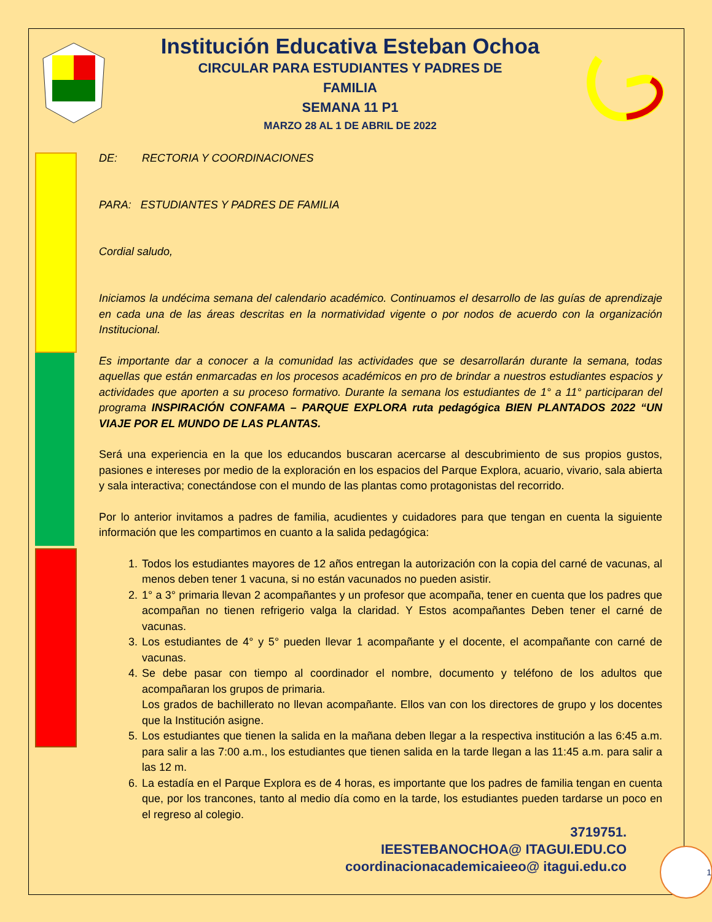Institución Educativa Esteban Ochoa
CIRCULAR PARA ESTUDIANTES Y PADRES DE
FAMILIA
SEMANA 11 P1
MARZO 28 AL 1 DE ABRIL DE 2022
DE: RECTORIA Y COORDINACIONES
PARA: ESTUDIANTES Y PADRES DE FAMILIA
Cordial saludo,
Iniciamos la undécima semana del calendario académico. Continuamos el desarrollo de las guías de aprendizaje en cada una de las áreas descritas en la normatividad vigente o por nodos de acuerdo con la organización Institucional.
Es importante dar a conocer a la comunidad las actividades que se desarrollarán durante la semana, todas aquellas que están enmarcadas en los procesos académicos en pro de brindar a nuestros estudiantes espacios y actividades que aporten a su proceso formativo. Durante la semana los estudiantes de 1° a 11° participaran del programa INSPIRACIÓN CONFAMA – PARQUE EXPLORA ruta pedagógica BIEN PLANTADOS 2022 “UN VIAJE POR EL MUNDO DE LAS PLANTAS.
Será una experiencia en la que los educandos buscaran acercarse al descubrimiento de sus propios gustos, pasiones e intereses por medio de la exploración en los espacios del Parque Explora, acuario, vivario, sala abierta y sala interactiva; conectándose con el mundo de las plantas como protagonistas del recorrido.
Por lo anterior invitamos a padres de familia, acudientes y cuidadores para que tengan en cuenta la siguiente información que les compartimos en cuanto a la salida pedagógica:
1. Todos los estudiantes mayores de 12 años entregan la autorización con la copia del carné de vacunas, al menos deben tener 1 vacuna, si no están vacunados no pueden asistir.
2. 1° a 3° primaria llevan 2 acompañantes y un profesor que acompaña, tener en cuenta que los padres que acompañan no tienen refrigerio valga la claridad. Y Estos acompañantes Deben tener el carné de vacunas.
3. Los estudiantes de 4° y 5° pueden llevar 1 acompañante y el docente, el acompañante con carné de vacunas.
4. Se debe pasar con tiempo al coordinador el nombre, documento y teléfono de los adultos que acompañaran los grupos de primaria.
Los grados de bachillerato no llevan acompañante. Ellos van con los directores de grupo y los docentes que la Institución asigne.
5. Los estudiantes que tienen la salida en la mañana deben llegar a la respectiva institución a las 6:45 a.m. para salir a las 7:00 a.m., los estudiantes que tienen salida en la tarde llegan a las 11:45 a.m. para salir a las 12 m.
6. La estadía en el Parque Explora es de 4 horas, es importante que los padres de familia tengan en cuenta que, por los trancones, tanto al medio día como en la tarde, los estudiantes pueden tardarse un poco en el regreso al colegio.
3719751.
IEESTEBANOCHOA@ ITAGUI.EDU.CO
coordinacionacademicaieeo@ itagui.edu.co
1